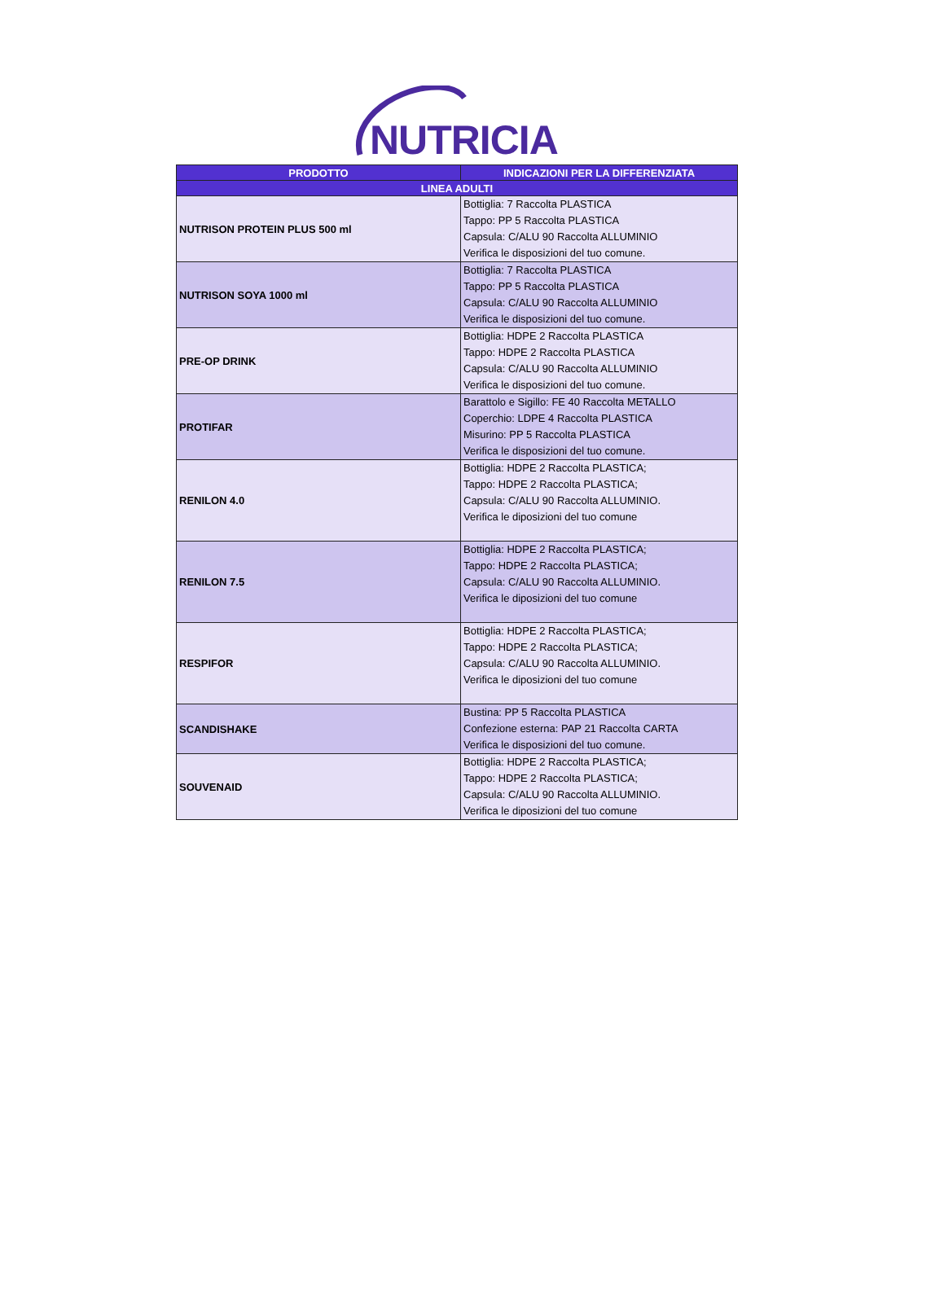NUTRICIA
| PRODOTTO | INDICAZIONI PER LA DIFFERENZIATA |
| --- | --- |
| LINEA ADULTI | |
| NUTRISON PROTEIN PLUS 500 ml | Bottiglia: 7 Raccolta PLASTICA Tappo: PP 5 Raccolta PLASTICA Capsula: C/ALU 90 Raccolta ALLUMINIO Verifica le disposizioni del tuo comune. |
| NUTRISON SOYA 1000 ml | Bottiglia: 7 Raccolta PLASTICA Tappo: PP 5 Raccolta PLASTICA Capsula: C/ALU 90 Raccolta ALLUMINIO Verifica le disposizioni del tuo comune. |
| PRE-OP DRINK | Bottiglia: HDPE 2 Raccolta PLASTICA Tappo: HDPE 2 Raccolta PLASTICA Capsula: C/ALU 90 Raccolta ALLUMINIO Verifica le disposizioni del tuo comune. |
| PROTIFAR | Barattolo e Sigillo: FE 40 Raccolta METALLO Coperchio: LDPE 4 Raccolta PLASTICA Misurino: PP 5 Raccolta PLASTICA Verifica le disposizioni del tuo comune. |
| RENILON 4.0 | Bottiglia: HDPE 2 Raccolta PLASTICA; Tappo: HDPE 2 Raccolta PLASTICA; Capsula: C/ALU 90 Raccolta ALLUMINIO. Verifica le diposizioni del tuo comune |
| RENILON 7.5 | Bottiglia: HDPE 2 Raccolta PLASTICA; Tappo: HDPE 2 Raccolta PLASTICA; Capsula: C/ALU 90 Raccolta ALLUMINIO. Verifica le diposizioni del tuo comune |
| RESPIFOR | Bottiglia: HDPE 2 Raccolta PLASTICA; Tappo: HDPE 2 Raccolta PLASTICA; Capsula: C/ALU 90 Raccolta ALLUMINIO. Verifica le diposizioni del tuo comune |
| SCANDISHAKE | Bustina: PP 5 Raccolta PLASTICA Confezione esterna: PAP 21 Raccolta CARTA Verifica le disposizioni del tuo comune. |
| SOUVENAID | Bottiglia: HDPE 2 Raccolta PLASTICA; Tappo: HDPE 2 Raccolta PLASTICA; Capsula: C/ALU 90 Raccolta ALLUMINIO. Verifica le diposizioni del tuo comune |